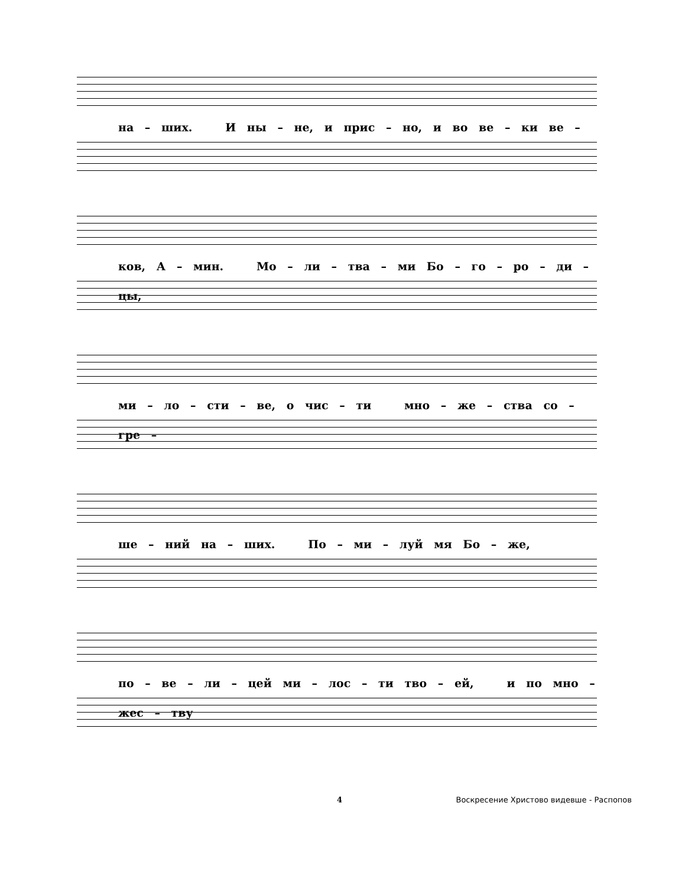на – ших. И ны – не, и прис – но, и во ве – ки ве –
ков, А – мин. Мо – ли – тва – ми Бо – го – ро – ди – цы,
ми – ло – сти – ве, о чис – ти мно – же – ства со – гре –
ше – ний на – ших. По – ми – луй мя Бо – же,
по – ве – ли – цей ми – лос – ти тво – ей, и по мно – жес – тву
4 Воскресение Христово видевше - Распопов